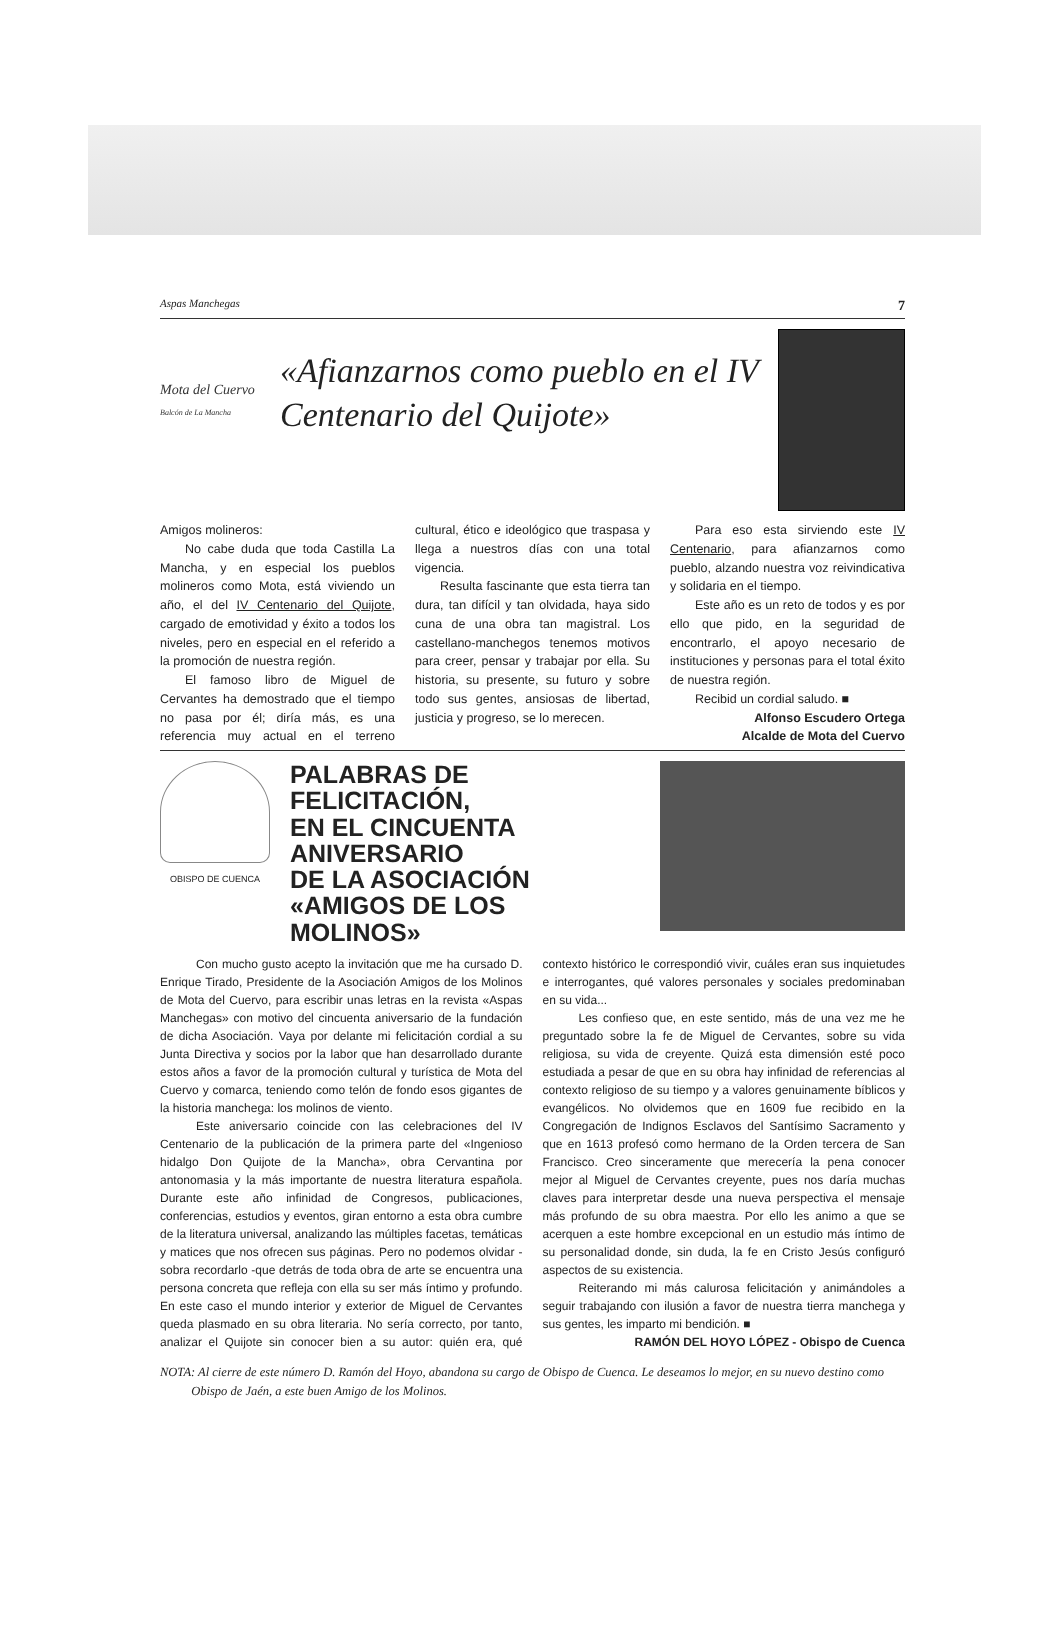Aspas Manchegas 7
Mota del Cuervo
Balcón de La Mancha
«Afianzarnos como pueblo en el IV Centenario del Quijote»
Amigos molineros:
No cabe duda que toda Castilla La Mancha, y en especial los pueblos molineros como Mota, está viviendo un año, el del IV Centenario del Quijote, cargado de emotividad y éxito a todos los niveles, pero en especial en el referido a la promoción de nuestra región.
El famoso libro de Miguel de Cervantes ha demostrado que el tiempo no pasa por él; diría más, es una referencia muy actual en el terreno cultural, ético e ideológico que traspasa y llega a nuestros días con una total vigencia.
Resulta fascinante que esta tierra tan dura, tan difícil y tan olvidada, haya sido cuna de una obra tan magistral. Los castellano-manchegos tenemos motivos para creer, pensar y trabajar por ella. Su historia, su presente, su futuro y sobre todo sus gentes, ansiosas de libertad, justicia y progreso, se lo merecen.
Para eso esta sirviendo este IV Centenario, para afianzarnos como pueblo, alzando nuestra voz reivindicativa y solidaria en el tiempo.
Este año es un reto de todos y es por ello que pido, en la seguridad de encontrarlo, el apoyo necesario de instituciones y personas para el total éxito de nuestra región.
Recibid un cordial saludo. ■
Alfonso Escudero Ortega
Alcalde de Mota del Cuervo
OBISPO DE CUENCA
PALABRAS DE FELICITACIÓN,
EN EL CINCUENTA ANIVERSARIO
DE LA ASOCIACIÓN
«AMIGOS DE LOS MOLINOS»
Con mucho gusto acepto la invitación que me ha cursado D. Enrique Tirado, Presidente de la Asociación Amigos de los Molinos de Mota del Cuervo, para escribir unas letras en la revista «Aspas Manchegas» con motivo del cincuenta aniversario de la fundación de dicha Asociación. Vaya por delante mi felicitación cordial a su Junta Directiva y socios por la labor que han desarrollado durante estos años a favor de la promoción cultural y turística de Mota del Cuervo y comarca, teniendo como telón de fondo esos gigantes de la historia manchega: los molinos de viento.
Este aniversario coincide con las celebraciones del IV Centenario de la publicación de la primera parte del «Ingenioso hidalgo Don Quijote de la Mancha», obra Cervantina por antonomasia y la más importante de nuestra literatura española. Durante este año infinidad de Congresos, publicaciones, conferencias, estudios y eventos, giran entorno a esta obra cumbre de la literatura universal, analizando las múltiples facetas, temáticas y matices que nos ofrecen sus páginas. Pero no podemos olvidar -sobra recordarlo -que detrás de toda obra de arte se encuentra una persona concreta que refleja con ella su ser más íntimo y profundo. En este caso el mundo interior y exterior de Miguel de Cervantes queda plasmado en su obra literaria. No sería correcto, por tanto, analizar el Quijote sin conocer bien a su autor: quién era, qué contexto histórico le correspondió vivir, cuáles eran sus inquietudes e interrogantes, qué valores personales y sociales predominaban en su vida...
Les confieso que, en este sentido, más de una vez me he preguntado sobre la fe de Miguel de Cervantes, sobre su vida religiosa, su vida de creyente. Quizá esta dimensión esté poco estudiada a pesar de que en su obra hay infinidad de referencias al contexto religioso de su tiempo y a valores genuinamente bíblicos y evangélicos. No olvidemos que en 1609 fue recibido en la Congregación de Indignos Esclavos del Santísimo Sacramento y que en 1613 profesó como hermano de la Orden tercera de San Francisco. Creo sinceramente que merecería la pena conocer mejor al Miguel de Cervantes creyente, pues nos daría muchas claves para interpretar desde una nueva perspectiva el mensaje más profundo de su obra maestra. Por ello les animo a que se acerquen a este hombre excepcional en un estudio más íntimo de su personalidad donde, sin duda, la fe en Cristo Jesús configuró aspectos de su existencia.
Reiterando mi más calurosa felicitación y animándoles a seguir trabajando con ilusión a favor de nuestra tierra manchega y sus gentes, les imparto mi bendición. ■
RAMÓN DEL HOYO LÓPEZ - Obispo de Cuenca
NOTA: Al cierre de este número D. Ramón del Hoyo, abandona su cargo de Obispo de Cuenca. Le deseamos lo mejor, en su nuevo destino como Obispo de Jaén, a este buen Amigo de los Molinos.